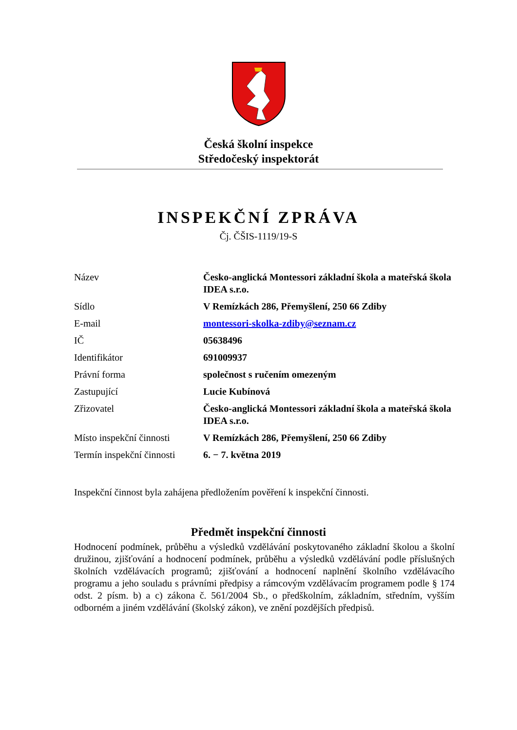Česká školní inspekce
Středočeský inspektorát
INSPEKČNÍ ZPRÁVA
Čj. ČŠIS-1119/19-S
| Název | Česko-anglická Montessori základní škola a mateřská škola IDEA s.r.o. |
| Sídlo | V Remízkách 286, Přemyšlení, 250 66 Zdiby |
| E-mail | montessori-skolka-zdiby@seznam.cz |
| IČ | 05638496 |
| Identifikátor | 691009937 |
| Právní forma | společnost s ručením omezeným |
| Zastupující | Lucie Kubínová |
| Zřizovatel | Česko-anglická Montessori základní škola a mateřská škola IDEA s.r.o. |
| Místo inspekční činnosti | V Remízkách 286, Přemyšlení, 250 66 Zdiby |
| Termín inspekční činnosti | 6. − 7. května 2019 |
Inspekční činnost byla zahájena předložením pověření k inspekční činnosti.
Předmět inspekční činnosti
Hodnocení podmínek, průběhu a výsledků vzdělávání poskytovaného základní školou a školní družinou, zjišťování a hodnocení podmínek, průběhu a výsledků vzdělávání podle příslušných školních vzdělávacích programů; zjišťování a hodnocení naplnění školního vzdělávacího programu a jeho souladu s právními předpisy a rámcovým vzdělávacím programem podle § 174 odst. 2 písm. b) a c) zákona č. 561/2004 Sb., o předškolním, základním, středním, vyšším odborném a jiném vzdělávání (školský zákon), ve znění pozdějších předpisů.